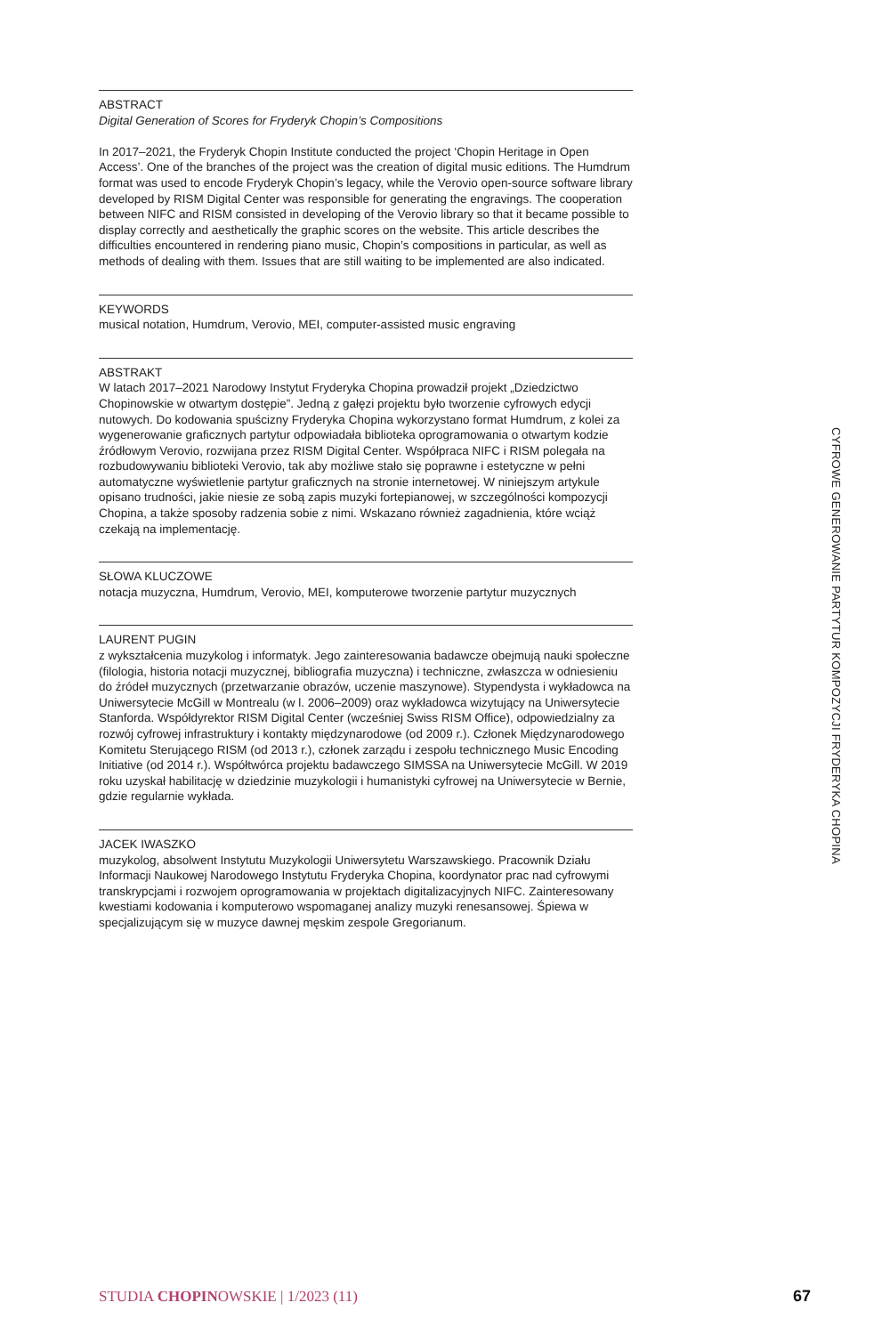ABSTRACT
Digital Generation of Scores for Fryderyk Chopin’s Compositions
In 2017–2021, the Fryderyk Chopin Institute conducted the project ‘Chopin Heritage in Open Access’. One of the branches of the project was the creation of digital music editions. The Humdrum format was used to encode Fryderyk Chopin’s legacy, while the Verovio open-source software library developed by RISM Digital Center was responsible for generating the engravings. The cooperation between NIFC and RISM consisted in developing of the Verovio library so that it became possible to display correctly and aesthetically the graphic scores on the website. This article describes the difficulties encountered in rendering piano music, Chopin’s compositions in particular, as well as methods of dealing with them. Issues that are still waiting to be implemented are also indicated.
KEYWORDS
musical notation, Humdrum, Verovio, MEI, computer-assisted music engraving
ABSTRAKT
W latach 2017–2021 Narodowy Instytut Fryderyka Chopina prowadził projekt „Dziedzictwo Chopinowskie w otwartym dostępie”. Jedną z gałęzi projektu było tworzenie cyfrowych edycji nutowych. Do kodowania spuścizny Fryderyka Chopina wykorzystano format Humdrum, z kolei za wygenerowanie graficznych partytur odpowiadała biblioteka oprogramowania o otwartym kodzie źródłowym Verovio, rozwijana przez RISM Digital Center. Współpraca NIFC i RISM polegała na rozbudowywaniu biblioteki Verovio, tak aby możliwe stało się poprawne i estetyczne w pełni automatyczne wyświetlenie partytur graficznych na stronie internetowej. W niniejszym artykule opisano trudności, jakie niesie ze sobą zapis muzyki fortepianowej, w szczególności kompozycji Chopina, a także sposoby radzenia sobie z nimi. Wskazano również zagadnienia, które wciąż czekają na implementację.
SŁOWA KLUCZOWE
notacja muzyczna, Humdrum, Verovio, MEI, komputerowe tworzenie partytur muzycznych
LAURENT PUGIN
z wykształcenia muzykolog i informatyk. Jego zainteresowania badawcze obejmują nauki społeczne (filologia, historia notacji muzycznej, bibliografia muzyczna) i techniczne, zwłaszcza w odniesieniu do źródeł muzycznych (przetwarzanie obrazów, uczenie maszynowe). Stypendysta i wykładowca na Uniwersytecie McGill w Montrealu (w l. 2006–2009) oraz wykładowca wizytujący na Uniwersytecie Stanforda. Współdyrektor RISM Digital Center (wcześniej Swiss RISM Office), odpowiedzialny za rozwój cyfrowej infrastruktury i kontakty międzynarodowe (od 2009 r.). Członek Międzynarodowego Komitetu Sterującego RISM (od 2013 r.), członek zarządu i zespołu technicznego Music Encoding Initiative (od 2014 r.). Współtwórca projektu badawczego SIMSSA na Uniwersytecie McGill. W 2019 roku uzyskał habilitację w dziedzinie muzykologii i humanistyki cyfrowej na Uniwersytecie w Bernie, gdzie regularnie wykłada.
JACEK IWASZKO
muzykolog, absolwent Instytutu Muzykologii Uniwersytetu Warszawskiego. Pracownik Działu Informacji Naukowej Narodowego Instytutu Fryderyka Chopina, koordynator prac nad cyfrowymi transkrypcjami i rozwojem oprogramowania w projektach digitalizacyjnych NIFC. Zainteresowany kwestiami kodowania i komputerowo wspomaganej analizy muzyki renesansowej. Śpiewa w specjalizującym się w muzyce dawnej męskim zespole Gregorianum.
CYFROWE GENEROWANIE PARTYTUR KOMPOZYCJI FRYDERYKA CHOPINA
STUDIA CHOPINOWSKIE | 1/2023 (11) 67